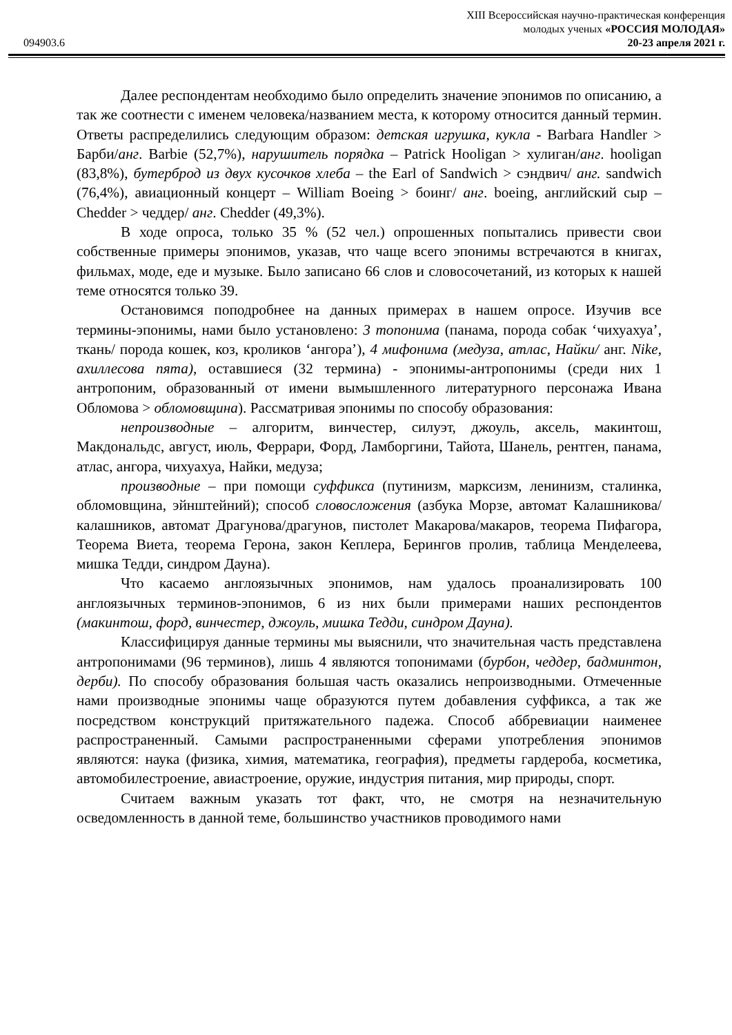XIII Всероссийская научно-практическая конференция
молодых ученых «РОССИЯ МОЛОДАЯ»
094903.6 20-23 апреля 2021 г.
Далее респондентам необходимо было определить значение эпонимов по описанию, а так же соотнести с именем человека/названием места, к которому относится данный термин. Ответы распределились следующим образом: детская игрушка, кукла - Barbara Handler > Барби/анг. Barbie (52,7%), нарушитель порядка – Patrick Hooligan > хулиган/анг. hooligan (83,8%), бутерброд из двух кусочков хлеба – the Earl of Sandwich > сэндвич/ анг. sandwich (76,4%), авиационный концерт – William Boeing > боинг/ анг. boeing, английский сыр – Chedder > чеддер/ анг. Chedder (49,3%).
В ходе опроса, только 35 % (52 чел.) опрошенных попытались привести свои собственные примеры эпонимов, указав, что чаще всего эпонимы встречаются в книгах, фильмах, моде, еде и музыке. Было записано 66 слов и словосочетаний, из которых к нашей теме относятся только 39.
Остановимся поподробнее на данных примерах в нашем опросе. Изучив все термины-эпонимы, нами было установлено: 3 топонима (панама, порода собак ‘чихуахуа’, ткань/ порода кошек, коз, кроликов ‘ангора’), 4 мифонима (медуза, атлас, Найки/ анг. Nike, ахиллесова пята), оставшиеся (32 термина) - эпонимы-антропонимы (среди них 1 антропоним, образованный от имени вымышленного литературного персонажа Ивана Обломова > обломовщина). Рассматривая эпонимы по способу образования:
непроизводные – алгоритм, винчестер, силуэт, джоуль, аксель, макинтош, Макдональдс, август, июль, Феррари, Форд, Ламборгини, Тайота, Шанель, рентген, панама, атлас, ангора, чихуахуа, Найки, медуза;
производные – при помощи суффикса (путинизм, марксизм, ленинизм, сталинка, обломовщина, эйнштейний); способ словосложения (азбука Морзе, автомат Калашникова/калашников, автомат Драгунова/драгунов, пистолет Макарова/макаров, теорема Пифагора, Теорема Виета, теорема Герона, закон Кеплера, Берингов пролив, таблица Менделеева, мишка Тедди, синдром Дауна).
Что касаемо англоязычных эпонимов, нам удалось проанализировать 100 англоязычных терминов-эпонимов, 6 из них были примерами наших респондентов (макинтош, форд, винчестер, джоуль, мишка Тедди, синдром Дауна).
Классифицируя данные термины мы выяснили, что значительная часть представлена антропонимами (96 терминов), лишь 4 являются топонимами (бурбон, чеддер, бадминтон, дерби). По способу образования большая часть оказались непроизводными. Отмеченные нами производные эпонимы чаще образуются путем добавления суффикса, а так же посредством конструкций притяжательного падежа. Способ аббревиации наименее распространенный. Самыми распространенными сферами употребления эпонимов являются: наука (физика, химия, математика, география), предметы гардероба, косметика, автомобилестроение, авиастроение, оружие, индустрия питания, мир природы, спорт.
Считаем важным указать тот факт, что, не смотря на незначительную осведомленность в данной теме, большинство участников проводимого нами